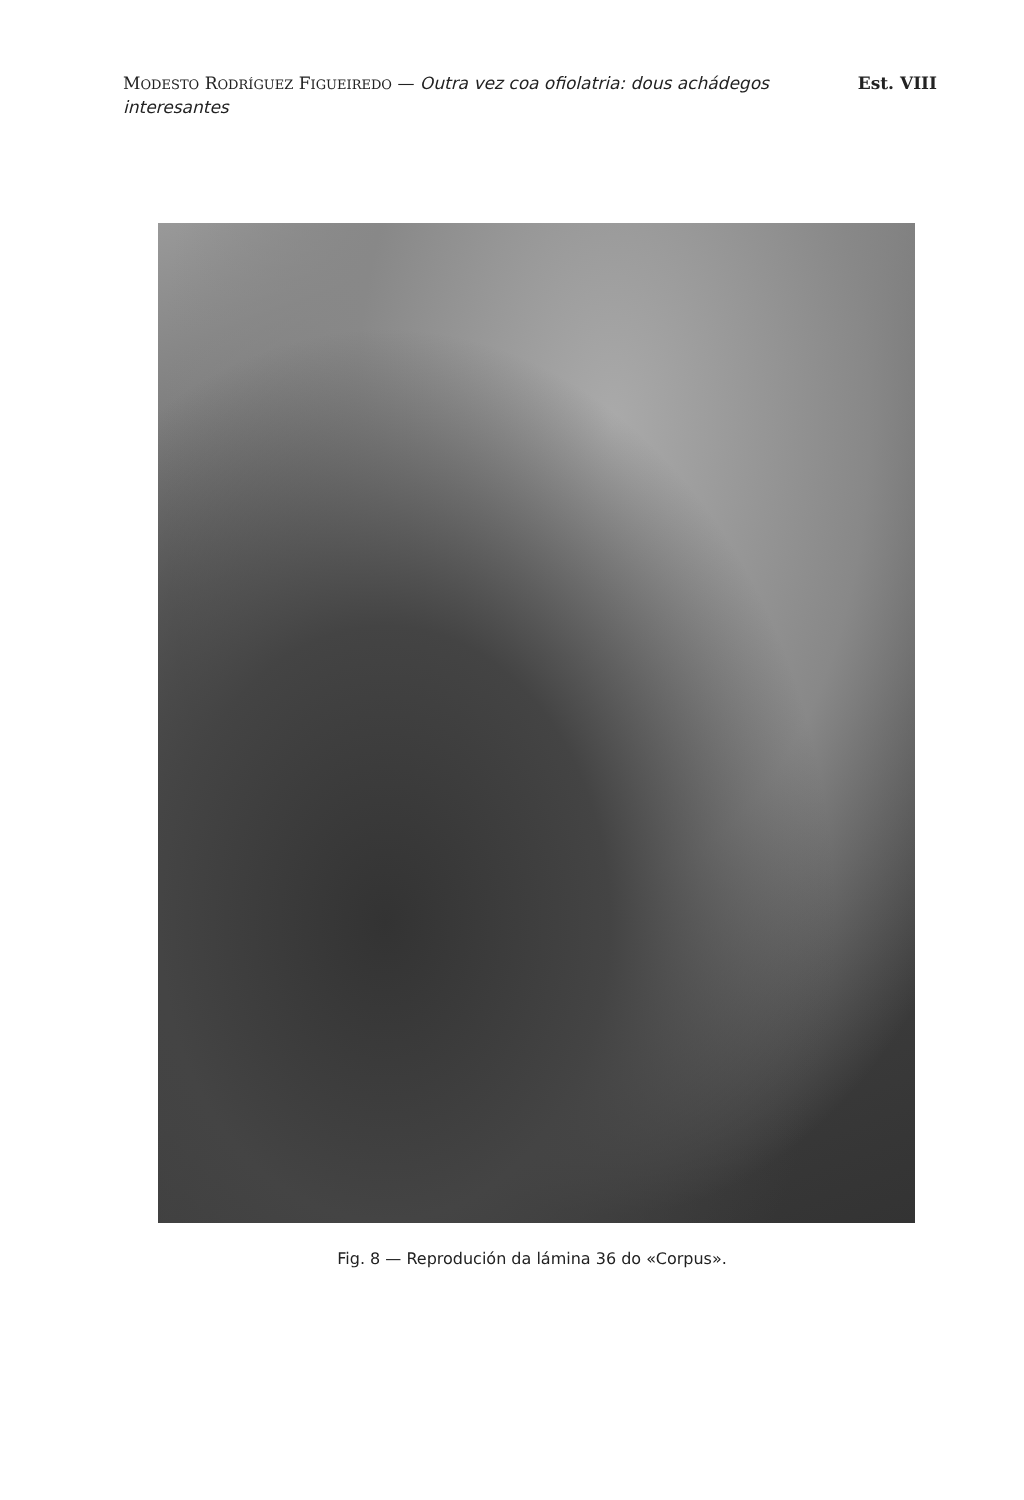MODESTO RODRÍGUEZ FIGUEIREDO — Outra vez coa ofiolatria: dous achádegos
interesantes
Est. VIII
Fig. 8 — Reprodución da lámina 36 do «Corpus».